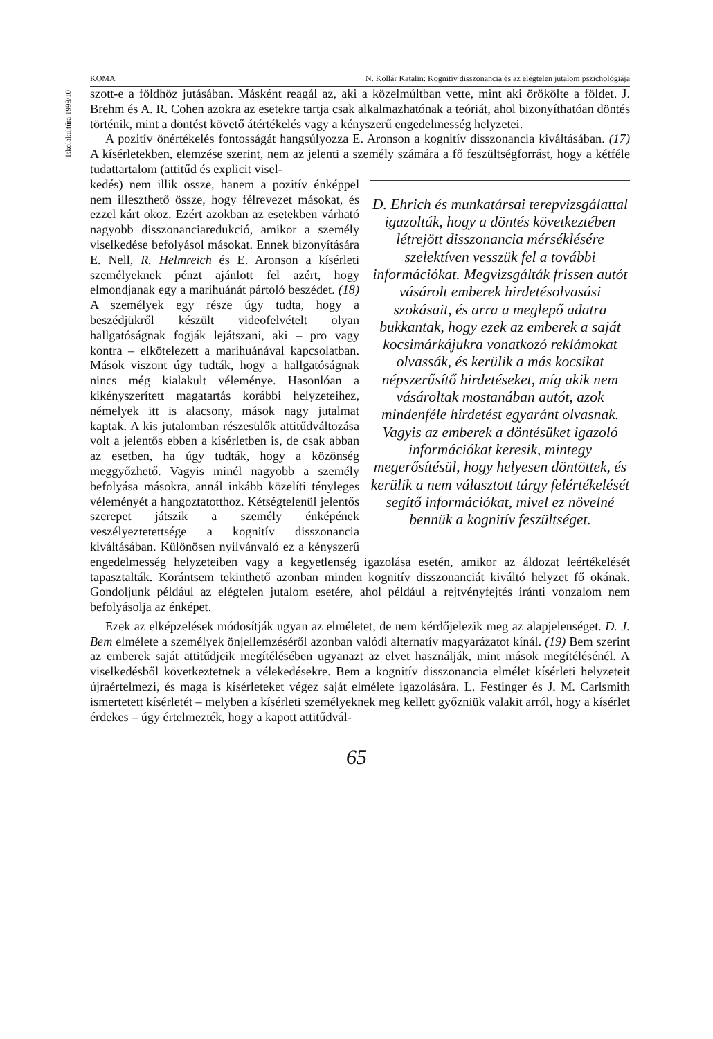Iskolakultúra 1998/10
KOMA N. Kollár Katalin: Kognitív disszonancia és az elégtelen jutalom pszichológiája
szott-e a földhöz jutásában. Másként reagál az, aki a közelmúltban vette, mint aki örökölte a földet. J. Brehm és A. R. Cohen azokra az esetekre tartja csak alkalmazhatónak a teóriát, ahol bizonyíthatóan döntés történik, mint a döntést követő átértékelés vagy a kényszerű engedelmesség helyzetei.
A pozitív önértékelés fontosságát hangsúlyozza E. Aronson a kognitív disszonancia kiváltásában. (17) A kísérletekben, elemzése szerint, nem az jelenti a személy számára a fő feszültségforrást, hogy a kétféle tudattartalom (attitűd és explicit visel-
D. Ehrich és munkatársai terepvizsgálattal igazolták, hogy a döntés következtében létrejött disszonancia mérséklésére szelektíven vesszük fel a további információkat. Megvizsgálták frissen autót vásárolt emberek hirdetésolvasási szokásait, és arra a meglepő adatra bukkantak, hogy ezek az emberek a saját kocsimárkájukra vonatkozó reklámokat olvassák, és kerülik a más kocsikat népszerűsítő hirdetéseket, míg akik nem vásároltak mostanában autót, azok mindenféle hirdetést egyaránt olvasnak. Vagyis az emberek a döntésüket igazoló információkat keresik, mintegy megerősítésül, hogy helyesen döntöttek, és kerülik a nem választott tárgy felértékelését segítő információkat, mivel ez növelné bennük a kognitív feszültséget.
kedés) nem illik össze, hanem a pozitív énképpel nem illeszthető össze, hogy félrevezet másokat, és ezzel kárt okoz. Ezért azokban az esetekben várható nagyobb disszonanciaredukció, amikor a személy viselkedése befolyásol másokat. Ennek bizonyítására E. Nell, R. Helmreich és E. Aronson a kísérleti személyeknek pénzt ajánlott fel azért, hogy elmondjanak egy a marihuánát pártoló beszédet. (18) A személyek egy része úgy tudta, hogy a beszédjükről készült videofelvételt olyan hallgatóságnak fogják lejátszani, aki – pro vagy kontra – elkötelezett a marihuánával kapcsolatban. Mások viszont úgy tudták, hogy a hallgatóságnak nincs még kialakult véleménye. Hasonlóan a kikényszerített magatartás korábbi helyzeteihez, némelyek itt is alacsony, mások nagy jutalmat kaptak. A kis jutalomban részesülők attitűdváltozása volt a jelentős ebben a kísérletben is, de csak abban az esetben, ha úgy tudták, hogy a közönség meggyőzhető. Vagyis minél nagyobb a személy befolyása másokra, annál inkább közelíti tényleges véleményét a hangoztatotthoz. Kétségtelenül jelentős szerepet játszik a személy énképének veszélyeztetettsége a kognitív disszonancia kiváltásában. Különösen nyilvánvaló ez a kényszerű engedelmesség helyzeteiben vagy a kegyetlenség igazolása esetén, amikor az áldozat leértékelését tapasztalták. Korántsem tekinthető azonban minden kognitív disszonanciát kiváltó helyzet fő okának. Gondoljunk például az elégtelen jutalom esetére, ahol például a rejtvényfejtés iránti vonzalom nem befolyásolja az énképet.
Ezek az elképzelések módosítják ugyan az elméletet, de nem kérdőjelezik meg az alapjelenséget. D. J. Bem elmélete a személyek önjellemzéséről azonban valódi alternatív magyarázatot kínál. (19) Bem szerint az emberek saját attitűdjeik megítélésében ugyanazt az elvet használják, mint mások megítélésénél. A viselkedésből következtetnek a vélekedésekre. Bem a kognitív disszonancia elmélet kísérleti helyzeteit újraértelmezi, és maga is kísérleteket végez saját elmélete igazolására. L. Festinger és J. M. Carlsmith ismertetett kísérletét – melyben a kísérleti személyeknek meg kellett győzniük valakit arról, hogy a kísérlet érdekes – úgy értelmezték, hogy a kapott attitűdvál-
65